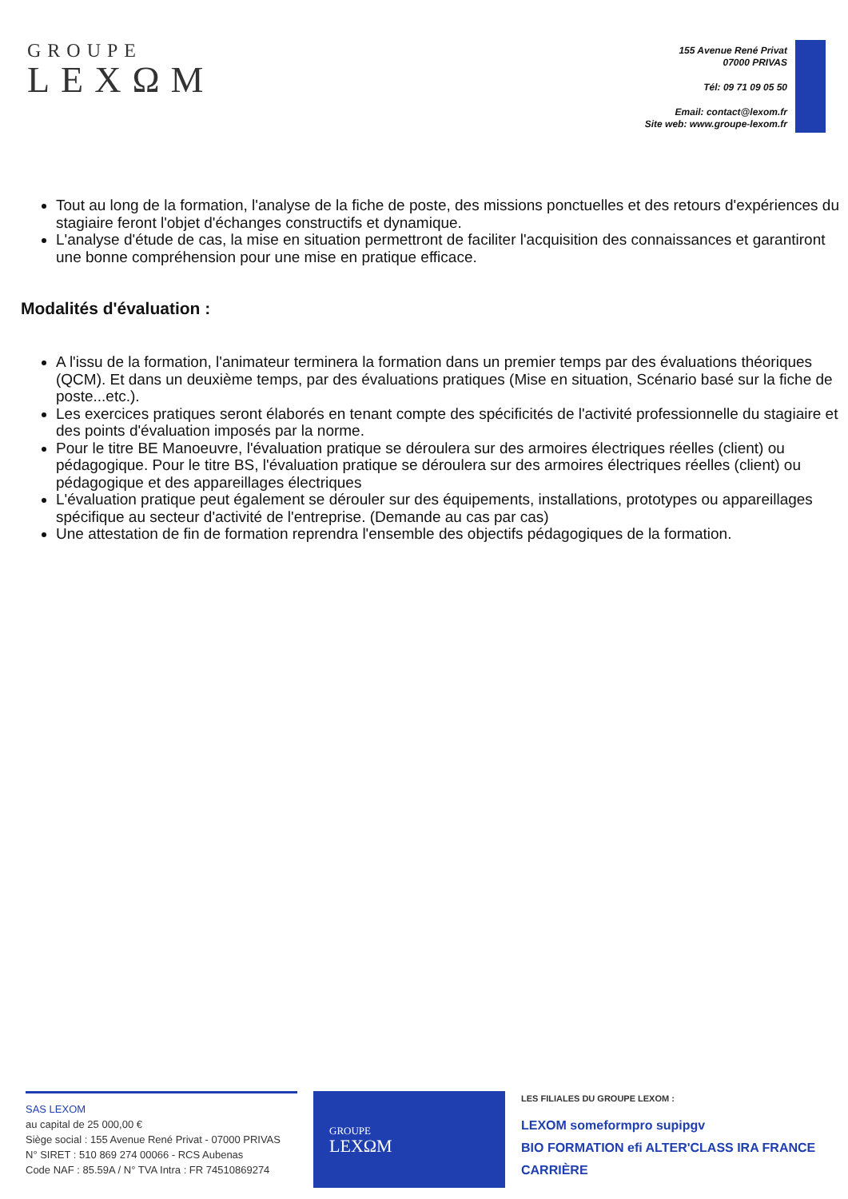GROUPE
LEXΩM
155 Avenue René Privat
07000 PRIVAS
Tél: 09 71 09 05 50
Email: contact@lexom.fr
Site web: www.groupe-lexom.fr
Tout au long de la formation, l'analyse de la fiche de poste, des missions ponctuelles et des retours d'expériences du stagiaire feront l'objet d'échanges constructifs et dynamique.
L'analyse d'étude de cas, la mise en situation permettront de faciliter l'acquisition des connaissances et garantiront une bonne compréhension pour une mise en pratique efficace.
Modalités d'évaluation :
A l'issu de la formation, l'animateur terminera la formation dans un premier temps par des évaluations théoriques (QCM). Et dans un deuxième temps, par des évaluations pratiques (Mise en situation, Scénario basé sur la fiche de poste...etc.).
Les exercices pratiques seront élaborés en tenant compte des spécificités de l'activité professionnelle du stagiaire et des points d'évaluation imposés par la norme.
Pour le titre BE Manoeuvre, l'évaluation pratique se déroulera sur des armoires électriques réelles (client) ou pédagogique. Pour le titre BS, l'évaluation pratique se déroulera sur des armoires électriques réelles (client) ou pédagogique et des appareillages électriques
L'évaluation pratique peut également se dérouler sur des équipements, installations, prototypes ou appareillages spécifique au secteur d'activité de l'entreprise. (Demande au cas par cas)
Une attestation de fin de formation reprendra l'ensemble des objectifs pédagogiques de la formation.
SAS LEXOM
au capital de 25 000,00 €
Siège social : 155 Avenue René Privat - 07000 PRIVAS
N° SIRET : 510 869 274 00066 - RCS Aubenas
Code NAF : 85.59A / N° TVA Intra : FR 74510869274
GROUPE
LEXΩM
LES FILIALES DU GROUPE LEXOM :
LEXOM someformpro supipgv
BIO FORMATION efi ALTER'CLASS IRA FRANCE CARRIÈRE